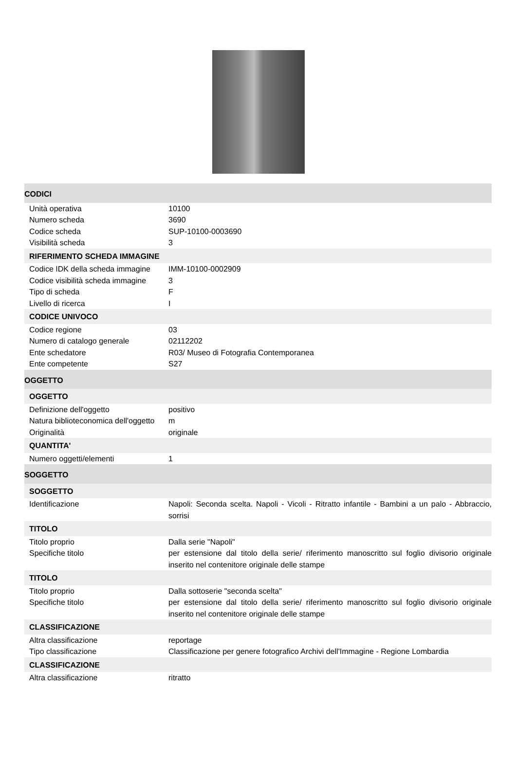| CODICI | |
| --- | --- |
| Unità operativa | 10100 |
| Numero scheda | 3690 |
| Codice scheda | SUP-10100-0003690 |
| Visibilità scheda | 3 |
| RIFERIMENTO SCHEDA IMMAGINE | |
| Codice IDK della scheda immagine | IMM-10100-0002909 |
| Codice visibilità scheda immagine | 3 |
| Tipo di scheda | F |
| Livello di ricerca | I |
| CODICE UNIVOCO | |
| Codice regione | 03 |
| Numero di catalogo generale | 02112202 |
| Ente schedatore | R03/ Museo di Fotografia Contemporanea |
| Ente competente | S27 |
| OGGETTO | |
| OGGETTO | |
| Definizione dell'oggetto | positivo |
| Natura biblioteconomica dell'oggetto | m |
| Originalità | originale |
| QUANTITA' | |
| Numero oggetti/elementi | 1 |
| SOGGETTO | |
| SOGGETTO | |
| Identificazione | Napoli: Seconda scelta. Napoli - Vicoli - Ritratto infantile - Bambini a un palo - Abbraccio, sorrisi |
| TITOLO | |
| Titolo proprio | Dalla serie "Napoli" |
| Specifiche titolo | per estensione dal titolo della serie/ riferimento manoscritto sul foglio divisorio originale inserito nel contenitore originale delle stampe |
| TITOLO | |
| Titolo proprio | Dalla sottoserie "seconda scelta" |
| Specifiche titolo | per estensione dal titolo della serie/ riferimento manoscritto sul foglio divisorio originale inserito nel contenitore originale delle stampe |
| CLASSIFICAZIONE | |
| Altra classificazione | reportage |
| Tipo classificazione | Classificazione per genere fotografico Archivi dell'Immagine - Regione Lombardia |
| CLASSIFICAZIONE | |
| Altra classificazione | ritratto |